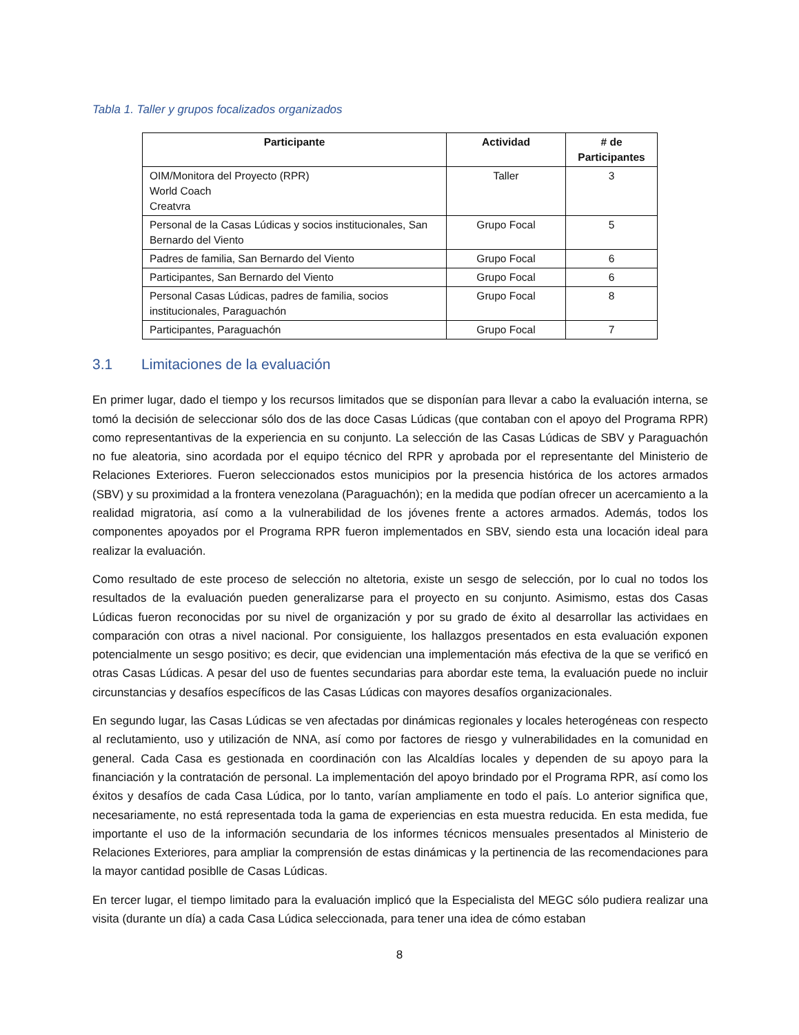Tabla 1. Taller y grupos focalizados organizados
| Participante | Actividad | # de Participantes |
| --- | --- | --- |
| OIM/Monitora del Proyecto (RPR) World Coach Creatvra | Taller | 3 |
| Personal de la Casas Lúdicas y socios institucionales, San Bernardo del Viento | Grupo Focal | 5 |
| Padres de familia, San Bernardo del Viento | Grupo Focal | 6 |
| Participantes, San Bernardo del Viento | Grupo Focal | 6 |
| Personal Casas Lúdicas, padres de familia, socios institucionales, Paraguachón | Grupo Focal | 8 |
| Participantes, Paraguachón | Grupo Focal | 7 |
3.1 Limitaciones de la evaluación
En primer lugar, dado el tiempo y los recursos limitados que se disponían para llevar a cabo la evaluación interna, se tomó la decisión de seleccionar sólo dos de las doce Casas Lúdicas (que contaban con el apoyo del Programa RPR) como representantivas de la experiencia en su conjunto. La selección de las Casas Lúdicas de SBV y Paraguachón no fue aleatoria, sino acordada por el equipo técnico del RPR y aprobada por el representante del Ministerio de Relaciones Exteriores. Fueron seleccionados estos municipios por la presencia histórica de los actores armados (SBV) y su proximidad a la frontera venezolana (Paraguachón); en la medida que podían ofrecer un acercamiento a la realidad migratoria, así como a la vulnerabilidad de los jóvenes frente a actores armados. Además, todos los componentes apoyados por el Programa RPR fueron implementados en SBV, siendo esta una locación ideal para realizar la evaluación.
Como resultado de este proceso de selección no altetoria, existe un sesgo de selección, por lo cual no todos los resultados de la evaluación pueden generalizarse para el proyecto en su conjunto. Asimismo, estas dos Casas Lúdicas fueron reconocidas por su nivel de organización y por su grado de éxito al desarrollar las actividaes en comparación con otras a nivel nacional. Por consiguiente, los hallazgos presentados en esta evaluación exponen potencialmente un sesgo positivo; es decir, que evidencian una implementación más efectiva de la que se verificó en otras Casas Lúdicas. A pesar del uso de fuentes secundarias para abordar este tema, la evaluación puede no incluir circunstancias y desafíos específicos de las Casas Lúdicas con mayores desafíos organizacionales.
En segundo lugar, las Casas Lúdicas se ven afectadas por dinámicas regionales y locales heterogéneas con respecto al reclutamiento, uso y utilización de NNA, así como por factores de riesgo y vulnerabilidades en la comunidad en general. Cada Casa es gestionada en coordinación con las Alcaldías locales y dependen de su apoyo para la financiación y la contratación de personal. La implementación del apoyo brindado por el Programa RPR, así como los éxitos y desafíos de cada Casa Lúdica, por lo tanto, varían ampliamente en todo el país. Lo anterior significa que, necesariamente, no está representada toda la gama de experiencias en esta muestra reducida. En esta medida, fue importante el uso de la información secundaria de los informes técnicos mensuales presentados al Ministerio de Relaciones Exteriores, para ampliar la comprensión de estas dinámicas y la pertinencia de las recomendaciones para la mayor cantidad posiblle de Casas Lúdicas.
En tercer lugar, el tiempo limitado para la evaluación implicó que la Especialista del MEGC sólo pudiera realizar una visita (durante un día) a cada Casa Lúdica seleccionada, para tener una idea de cómo estaban
8